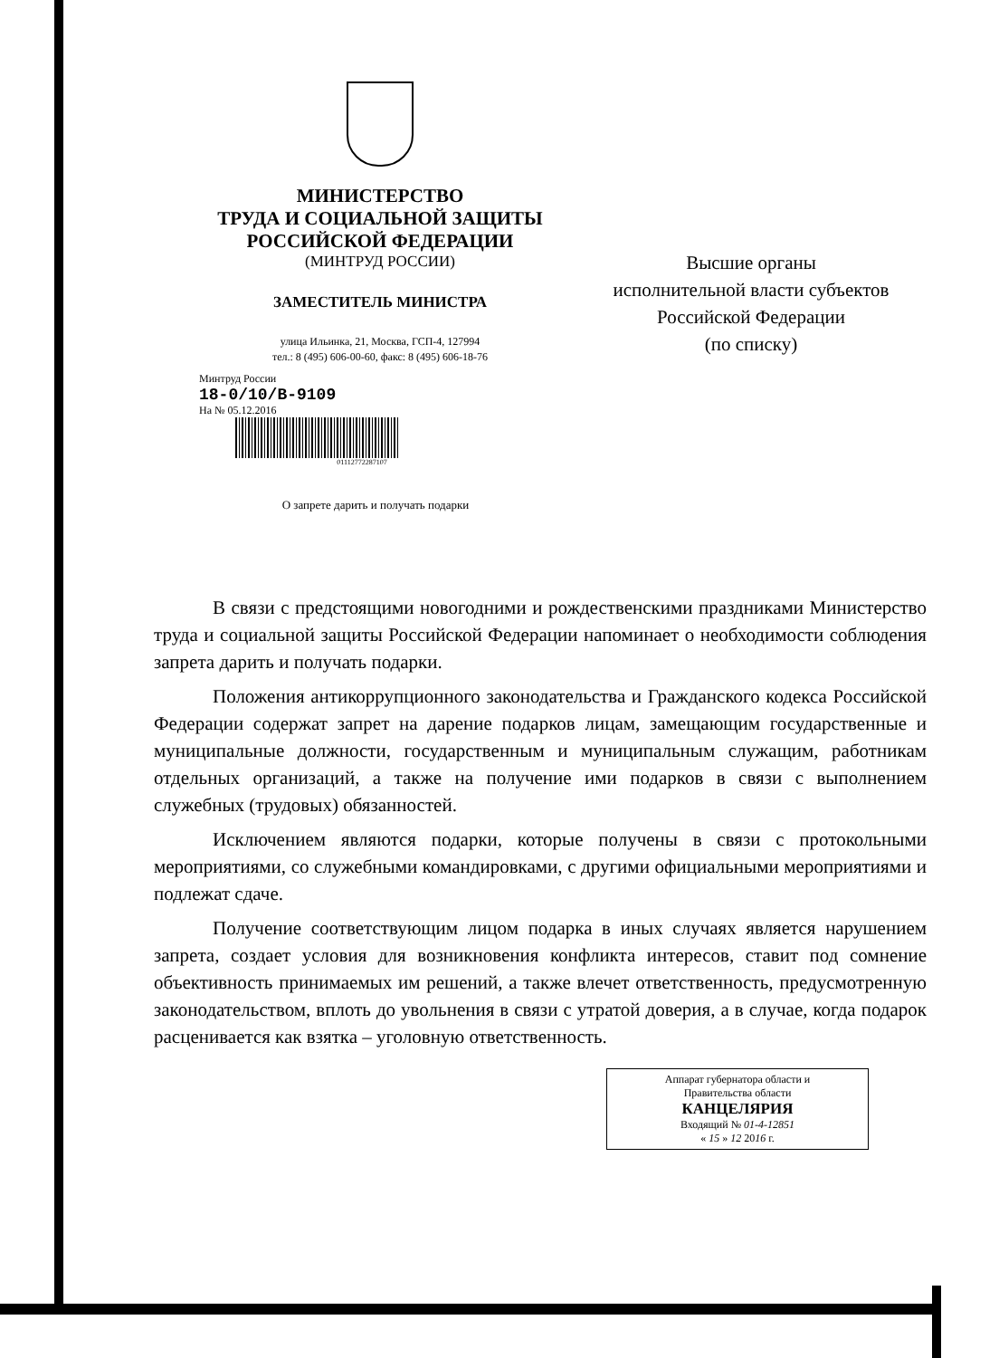МИНИСТЕРСТВО
ТРУДА И СОЦИАЛЬНОЙ ЗАЩИТЫ
РОССИЙСКОЙ ФЕДЕРАЦИИ
(МИНТРУД РОССИИ)
ЗАМЕСТИТЕЛЬ МИНИСТРА
улица Ильинка, 21, Москва, ГСП-4, 127994
тел.: 8 (495) 606-00-60, факс: 8 (495) 606-18-76
Минтруд России
18-0/10/В-9109
На № 05.12.2016
01112772287107
О запрете дарить и получать подарки
Высшие органы
исполнительной власти субъектов
Российской Федерации
(по списку)
В связи с предстоящими новогодними и рождественскими праздниками Министерство труда и социальной защиты Российской Федерации напоминает о необходимости соблюдения запрета дарить и получать подарки.
Положения антикоррупционного законодательства и Гражданского кодекса Российской Федерации содержат запрет на дарение подарков лицам, замещающим государственные и муниципальные должности, государственным и муниципальным служащим, работникам отдельных организаций, а также на получение ими подарков в связи с выполнением служебных (трудовых) обязанностей.
Исключением являются подарки, которые получены в связи с протокольными мероприятиями, со служебными командировками, с другими официальными мероприятиями и подлежат сдаче.
Получение соответствующим лицом подарка в иных случаях является нарушением запрета, создает условия для возникновения конфликта интересов, ставит под сомнение объективность принимаемых им решений, а также влечет ответственность, предусмотренную законодательством, вплоть до увольнения в связи с утратой доверия, а в случае, когда подарок расценивается как взятка – уголовную ответственность.
Аппарат губернатора области и
Правительства области
КАНЦЕЛЯРИЯ
Входящий № 01-4-12851
« 15 » 12 2016 г.